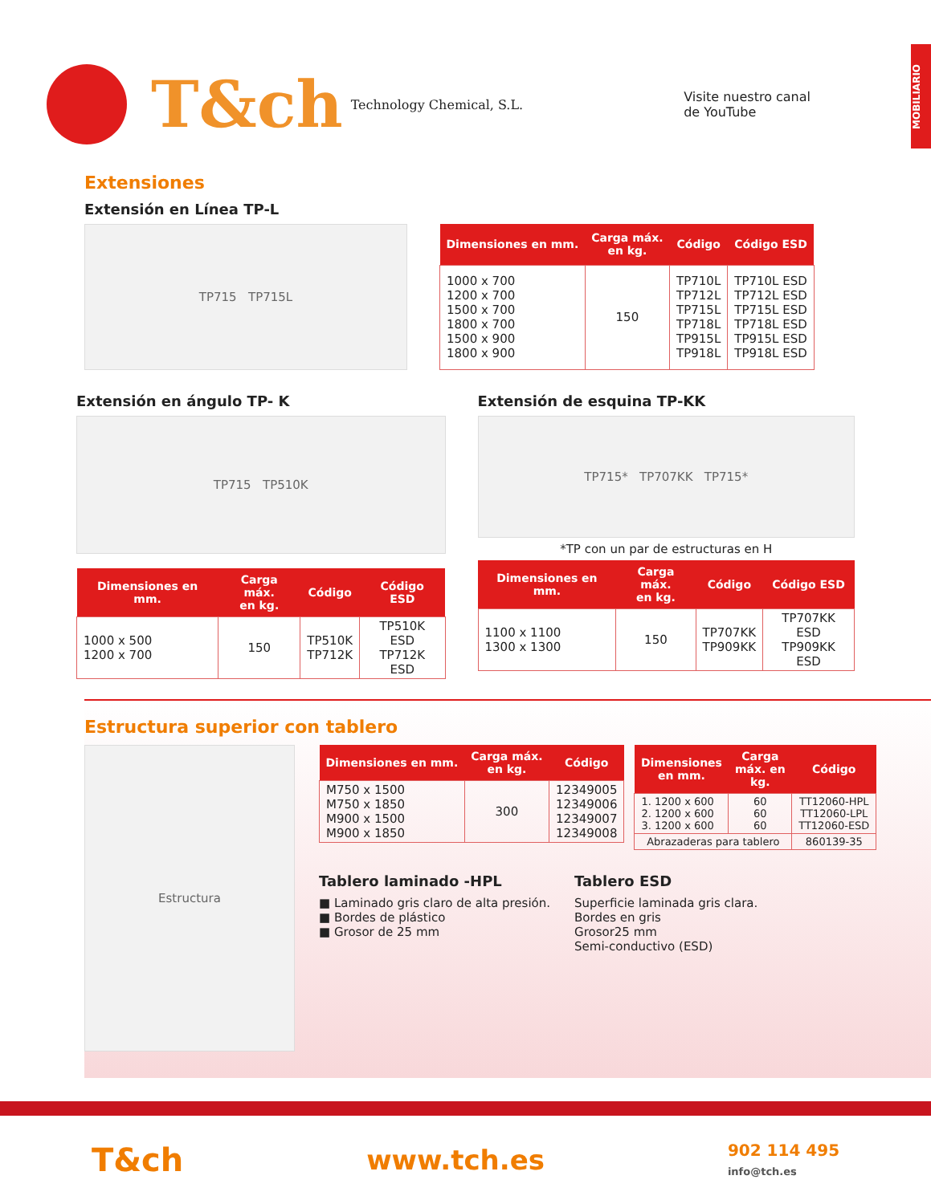MOBILIARIO
T&ch
Technology Chemical, S.L.
Visite nuestro canal
de YouTube
Extensiones
Extensión en Línea TP-L
TP715 TP715L
| Dimensiones en mm. | Carga máx. en kg. | Código | Código ESD |
| --- | --- | --- | --- |
| 1000 x 700 1200 x 700 1500 x 700 1800 x 700 1500 x 900 1800 x 900 | 150 | TP710L TP712L TP715L TP718L TP915L TP918L | TP710L ESD TP712L ESD TP715L ESD TP718L ESD TP915L ESD TP918L ESD |
Extensión en ángulo TP- K
TP715 TP510K
| Dimensiones en mm. | Carga máx. en kg. | Código | Código ESD |
| --- | --- | --- | --- |
| 1000 x 500 1200 x 700 | 150 | TP510K TP712K | TP510K ESD TP712K ESD |
Extensión de esquina TP-KK
TP715* TP707KK TP715*
*TP con un par de estructuras en H
| Dimensiones en mm. | Carga máx. en kg. | Código | Código ESD |
| --- | --- | --- | --- |
| 1100 x 1100 1300 x 1300 | 150 | TP707KK TP909KK | TP707KK ESD TP909KK ESD |
Estructura superior con tablero
Estructura
| Dimensiones en mm. | Carga máx. en kg. | Código |
| --- | --- | --- |
| M750 x 1500 M750 x 1850 M900 x 1500 M900 x 1850 | 300 | 12349005 12349006 12349007 12349008 |
| Dimensiones en mm. | Carga máx. en kg. | Código |
| --- | --- | --- |
| 1. 1200 x 600 2. 1200 x 600 3. 1200 x 600 | 60 60 60 | TT12060-HPL TT12060-LPL TT12060-ESD |
| Abrazaderas para tablero | | 860139-35 |
Tablero laminado -HPL
■ Laminado gris claro de alta presión.
■ Bordes de plástico
■ Grosor de 25 mm
Tablero ESD
Superficie laminada gris clara.
Bordes en gris
Grosor25 mm
Semi-conductivo (ESD)
T&ch www.tch.es 902 114 495
info@tch.es